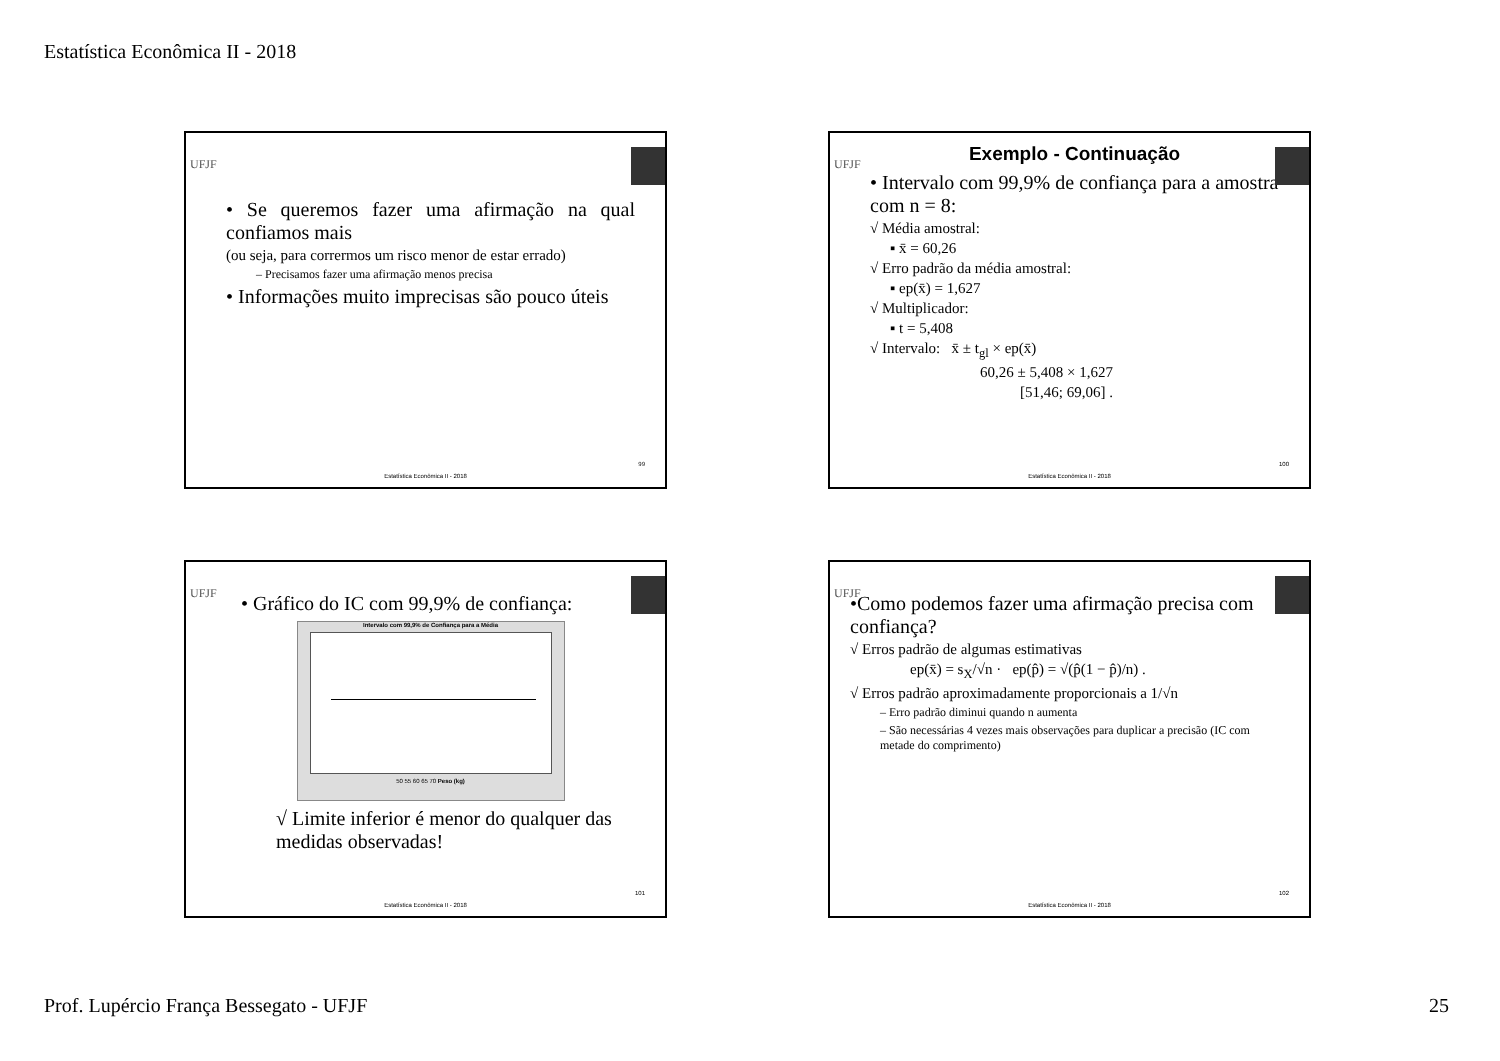Estatística Econômica II - 2018
UFJF
• Se queremos fazer uma afirmação na qual confiamos mais
(ou seja, para corrermos um risco menor de estar errado)
– Precisamos fazer uma afirmação menos precisa
• Informações muito imprecisas são pouco úteis
99
Estatística Econômica II - 2018
UFJF
Exemplo - Continuação
• Intervalo com 99,9% de confiança para a amostra com n = 8:
√ Média amostral:
▪ x̄ = 60,26
√ Erro padrão da média amostral:
▪ ep(x̄) = 1,627
√ Multiplicador:
▪ t = 5,408
√ Intervalo: x̄ ± t<sub>gl</sub> × ep(x̄)
60,26 ± 5,408 × 1,627
[51,46; 69,06] .
100
Estatística Econômica II - 2018
UFJF
• Gráfico do IC com 99,9% de confiança:
Intervalo com 99,9% de Confiança para a Média
50 55 60 65 70 Peso (kg)
√ Limite inferior é menor do qualquer das medidas observadas!
101
Estatística Econômica II - 2018
UFJF
•Como podemos fazer uma afirmação precisa com confiança?
√ Erros padrão de algumas estimativas
ep(x̄) = s<sub>X</sub>/√n · ep(p̂) = √(p̂(1 − p̂)/n) .
√ Erros padrão aproximadamente proporcionais a 1/√n
– Erro padrão diminui quando n aumenta
– São necessárias 4 vezes mais observações para duplicar a precisão (IC com metade do comprimento)
102
Estatística Econômica II - 2018
Prof. Lupércio França Bessegato - UFJF 25